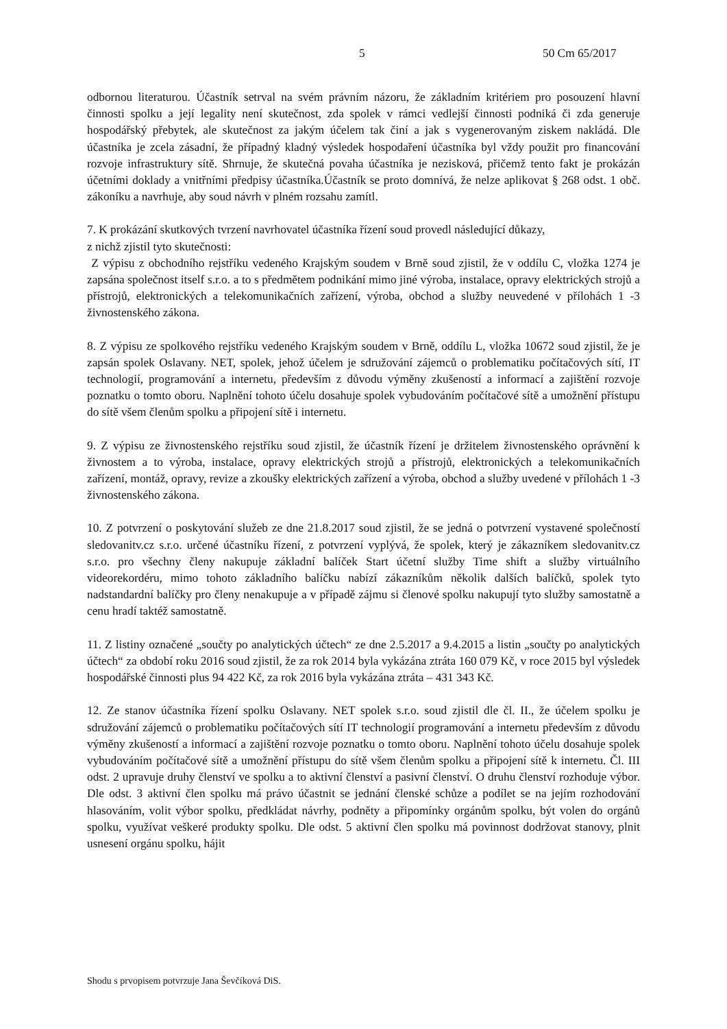5 50 Cm 65/2017
odbornou literaturou. Účastník setrval na svém právním názoru, že základním kritériem pro posouzení hlavní činnosti spolku a její legality není skutečnost, zda spolek v rámci vedlejší činnosti podniká či zda generuje hospodářský přebytek, ale skutečnost za jakým účelem tak činí a jak s vygenerovaným ziskem nakládá. Dle účastníka je zcela zásadní, že případný kladný výsledek hospodaření účastníka byl vždy použit pro financování rozvoje infrastruktury sítě. Shrnuje, že skutečná povaha účastníka je nezisková, přičemž tento fakt je prokázán účetními doklady a vnitřními předpisy účastníka.Účastník se proto domnívá, že nelze aplikovat § 268 odst. 1 obč. zákoníku a navrhuje, aby soud návrh v plném rozsahu zamítl.
7. K prokázání skutkových tvrzení navrhovatel účastníka řízení soud provedl následující důkazy,
z nichž zjistil tyto skutečnosti:
Z výpisu z obchodního rejstříku vedeného Krajským soudem v Brně soud zjistil, že v oddílu C, vložka 1274 je zapsána společnost itself s.r.o. a to s předmětem podnikání mimo jiné výroba, instalace, opravy elektrických strojů a přístrojů, elektronických a telekomunikačních zařízení, výroba, obchod a služby neuvedené v přílohách 1 -3 živnostenského zákona.
8. Z výpisu ze spolkového rejstříku vedeného Krajským soudem v Brně, oddílu L, vložka 10672 soud zjistil, že je zapsán spolek Oslavany. NET, spolek, jehož účelem je sdružování zájemců o problematiku počítačových sítí, IT technologií, programování a internetu, především z důvodu výměny zkušeností a informací a zajištění rozvoje poznatku o tomto oboru. Naplnění tohoto účelu dosahuje spolek vybudováním počítačové sítě a umožnění přístupu do sítě všem členům spolku a připojení sítě i internetu.
9. Z výpisu ze živnostenského rejstříku soud zjistil, že účastník řízení je držitelem živnostenského oprávnění k živnostem a to výroba, instalace, opravy elektrických strojů a přístrojů, elektronických a telekomunikačních zařízení, montáž, opravy, revize a zkoušky elektrických zařízení a výroba, obchod a služby uvedené v přílohách 1 -3 živnostenského zákona.
10. Z potvrzení o poskytování služeb ze dne 21.8.2017 soud zjistil, že se jedná o potvrzení vystavené společností sledovanitv.cz s.r.o. určené účastníku řízení, z potvrzení vyplývá, že spolek, který je zákazníkem sledovanitv.cz s.r.o. pro všechny členy nakupuje základní balíček Start účetní služby Time shift a služby virtuálního videorekordéru, mimo tohoto základního balíčku nabízí zákazníkům několik dalších balíčků, spolek tyto nadstandardní balíčky pro členy nenakupuje a v případě zájmu si členové spolku nakupují tyto služby samostatně a cenu hradí taktéž samostatně.
11. Z listiny označené „součty po analytických účtech“ ze dne 2.5.2017 a 9.4.2015 a listin „součty po analytických účtech“ za období roku 2016 soud zjistil, že za rok 2014 byla vykázána ztráta 160 079 Kč, v roce 2015 byl výsledek hospodářské činnosti plus 94 422 Kč, za rok 2016 byla vykázána ztráta – 431 343 Kč.
12. Ze stanov účastníka řízení spolku Oslavany. NET spolek s.r.o. soud zjistil dle čl. II., že účelem spolku je sdružování zájemců o problematiku počítačových sítí IT technologií programování a internetu především z důvodu výměny zkušeností a informací a zajištění rozvoje poznatku o tomto oboru. Naplnění tohoto účelu dosahuje spolek vybudováním počítačové sítě a umožnění přístupu do sítě všem členům spolku a připojení sítě k internetu. Čl. III odst. 2 upravuje druhy členství ve spolku a to aktivní členství a pasivní členství. O druhu členství rozhoduje výbor. Dle odst. 3 aktivní člen spolku má právo účastnit se jednání členské schůze a podílet se na jejím rozhodování hlasováním, volit výbor spolku, předkládat návrhy, podněty a připomínky orgánům spolku, být volen do orgánů spolku, využívat veškeré produkty spolku. Dle odst. 5 aktivní člen spolku má povinnost dodržovat stanovy, plnit usnesení orgánu spolku, hájit
Shodu s prvopisem potvrzuje Jana Ševčíková DiS.